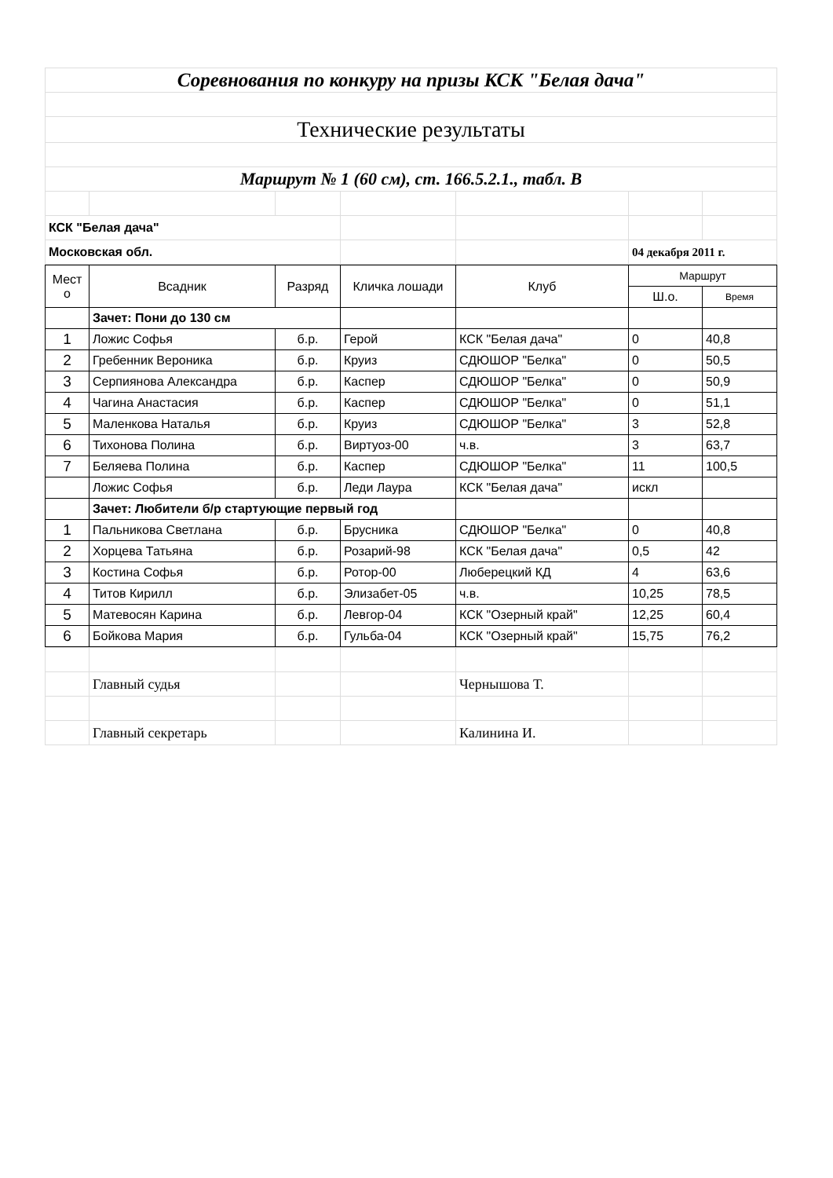| Соревнования по конкуру на призы КСК "Белая дача" | | | | | | |
| Технические результаты | | | | | | |
| Маршрут № 1 (60 см), ст. 166.5.2.1., табл. В | | | | | | |
| КСК "Белая дача" | | | | | | |
| Московская обл. | | | | | 04 декабря 2011 г. | |
| Мест о | Всадник | Разряд | Кличка лошади | Клуб | Маршрут | |
| --- | --- | --- | --- | --- | --- | --- |
| | | | | | Ш.о. | Время |
| | Зачет: Пони до 130 см | | | | | |
| 1 | Ложис Софья | б.р. | Герой | КСК "Белая дача" | 0 | 40,8 |
| 2 | Гребенник Вероника | б.р. | Круиз | СДЮШОР "Белка" | 0 | 50,5 |
| 3 | Серпиянова Александра | б.р. | Каспер | СДЮШОР "Белка" | 0 | 50,9 |
| 4 | Чагина Анастасия | б.р. | Каспер | СДЮШОР "Белка" | 0 | 51,1 |
| 5 | Маленкова Наталья | б.р. | Круиз | СДЮШОР "Белка" | 3 | 52,8 |
| 6 | Тихонова Полина | б.р. | Виртуоз-00 | ч.в. | 3 | 63,7 |
| 7 | Беляева Полина | б.р. | Каспер | СДЮШОР "Белка" | 11 | 100,5 |
| | Ложис Софья | б.р. | Леди Лаура | КСК "Белая дача" | искл | |
| | Зачет: Любители б/р стартующие первый год | | | | | |
| 1 | Пальникова Светлана | б.р. | Брусника | СДЮШОР "Белка" | 0 | 40,8 |
| 2 | Хорцева Татьяна | б.р. | Розарий-98 | КСК "Белая дача" | 0,5 | 42 |
| 3 | Костина Софья | б.р. | Ротор-00 | Люберецкий КД | 4 | 63,6 |
| 4 | Титов Кирилл | б.р. | Элизабет-05 | ч.в. | 10,25 | 78,5 |
| 5 | Матевосян Карина | б.р. | Левгор-04 | КСК "Озерный край" | 12,25 | 60,4 |
| 6 | Бойкова Мария | б.р. | Гульба-04 | КСК "Озерный край" | 15,75 | 76,2 |
| | Главный судья | | | Чернышова Т. | | |
| | Главный секретарь | | | Калинина И. | | |